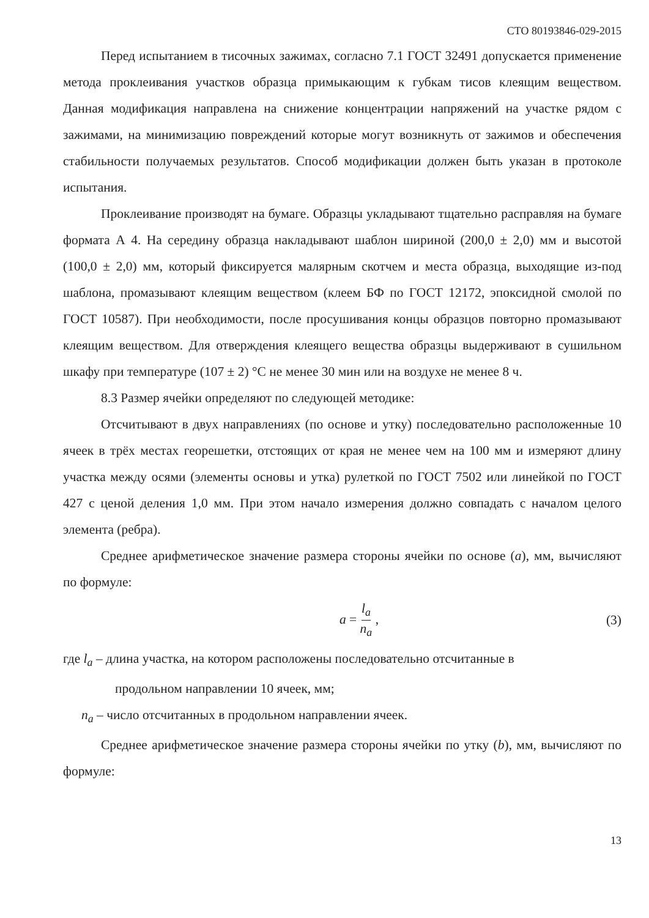СТО 80193846-029-2015
Перед испытанием в тисочных зажимах, согласно 7.1 ГОСТ 32491 допускается применение метода проклеивания участков образца примыкающим к губкам тисов клеящим веществом. Данная модификация направлена на снижение концентрации напряжений на участке рядом с зажимами, на минимизацию повреждений которые могут возникнуть от зажимов и обеспечения стабильности получаемых результатов. Способ модификации должен быть указан в протоколе испытания.
Проклеивание производят на бумаге. Образцы укладывают тщательно расправляя на бумаге формата А 4. На середину образца накладывают шаблон шириной (200,0 ± 2,0) мм и высотой (100,0 ± 2,0) мм, который фиксируется малярным скотчем и места образца, выходящие из-под шаблона, промазывают клеящим веществом (клеем БФ по ГОСТ 12172, эпоксидной смолой по ГОСТ 10587). При необходимости, после просушивания концы образцов повторно промазывают клеящим веществом. Для отверждения клеящего вещества образцы выдерживают в сушильном шкафу при температуре (107 ± 2) °С не менее 30 мин или на воздухе не менее 8 ч.
8.3 Размер ячейки определяют по следующей методике:
Отсчитывают в двух направлениях (по основе и утку) последовательно расположенные 10 ячеек в трёх местах георешетки, отстоящих от края не менее чем на 100 мм и измеряют длину участка между осями (элементы основы и утка) рулеткой по ГОСТ 7502 или линейкой по ГОСТ 427 с ценой деления 1,0 мм. При этом начало измерения должно совпадать с началом целого элемента (ребра).
Среднее арифметическое значение размера стороны ячейки по основе (a), мм, вычисляют по формуле:
a = l<sub>a</sub> n<sub>a</sub> , (3)
где l<sub>a</sub> – длина участка, на котором расположены последовательно отсчитанные в
продольном направлении 10 ячеек, мм;
n<sub>a</sub> – число отсчитанных в продольном направлении ячеек.
Среднее арифметическое значение размера стороны ячейки по утку (b), мм, вычисляют по формуле:
13